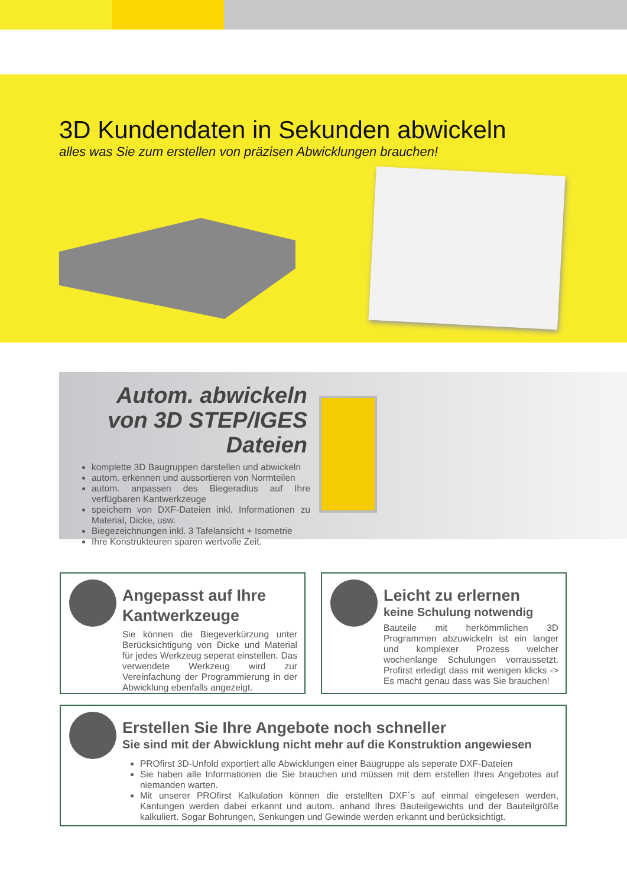3D Kundendaten in Sekunden abwickeln
alles was Sie zum erstellen von präzisen Abwicklungen brauchen!
Autom. abwickeln von 3D STEP/IGES Dateien
komplette 3D Baugruppen darstellen und abwickeln
autom. erkennen und aussortieren von Normteilen
autom. anpassen des Biegeradius auf Ihre verfügbaren Kantwerkzeuge
speichern von DXF-Dateien inkl. Informationen zu Material, Dicke, usw.
Biegezeichnungen inkl. 3 Tafelansicht + Isometrie
Ihre Konstrukteuren sparen wertvolle Zeit.
Angepasst auf Ihre Kantwerkzeuge
Sie können die Biegeverkürzung unter Berücksichtigung von Dicke und Material für jedes Werkzeug seperat einstellen. Das verwendete Werkzeug wird zur Vereinfachung der Programmierung in der Abwicklung ebenfalls angezeigt.
Leicht zu erlernen
keine Schulung notwendig
Bauteile mit herkömmlichen 3D Programmen abzuwickeln ist ein langer und komplexer Prozess welcher wochenlange Schulungen vorraussetzt. Profirst erledigt dass mit wenigen klicks -> Es macht genau dass was Sie brauchen!
Erstellen Sie Ihre Angebote noch schneller
Sie sind mit der Abwicklung nicht mehr auf die Konstruktion angewiesen
PROfirst 3D-Unfold exportiert alle Abwicklungen einer Baugruppe als seperate DXF-Dateien
Sie haben alle Informationen die Sie brauchen und müssen mit dem erstellen Ihres Angebotes auf niemanden warten.
Mit unserer PROfirst Kalkulation können die erstellten DXF´s auf einmal eingelesen werden, Kantungen werden dabei erkannt und autom. anhand Ihres Bauteilgewichts und der Bauteilgröße kalkuliert. Sogar Bohrungen, Senkungen und Gewinde werden erkannt und berücksichtigt.